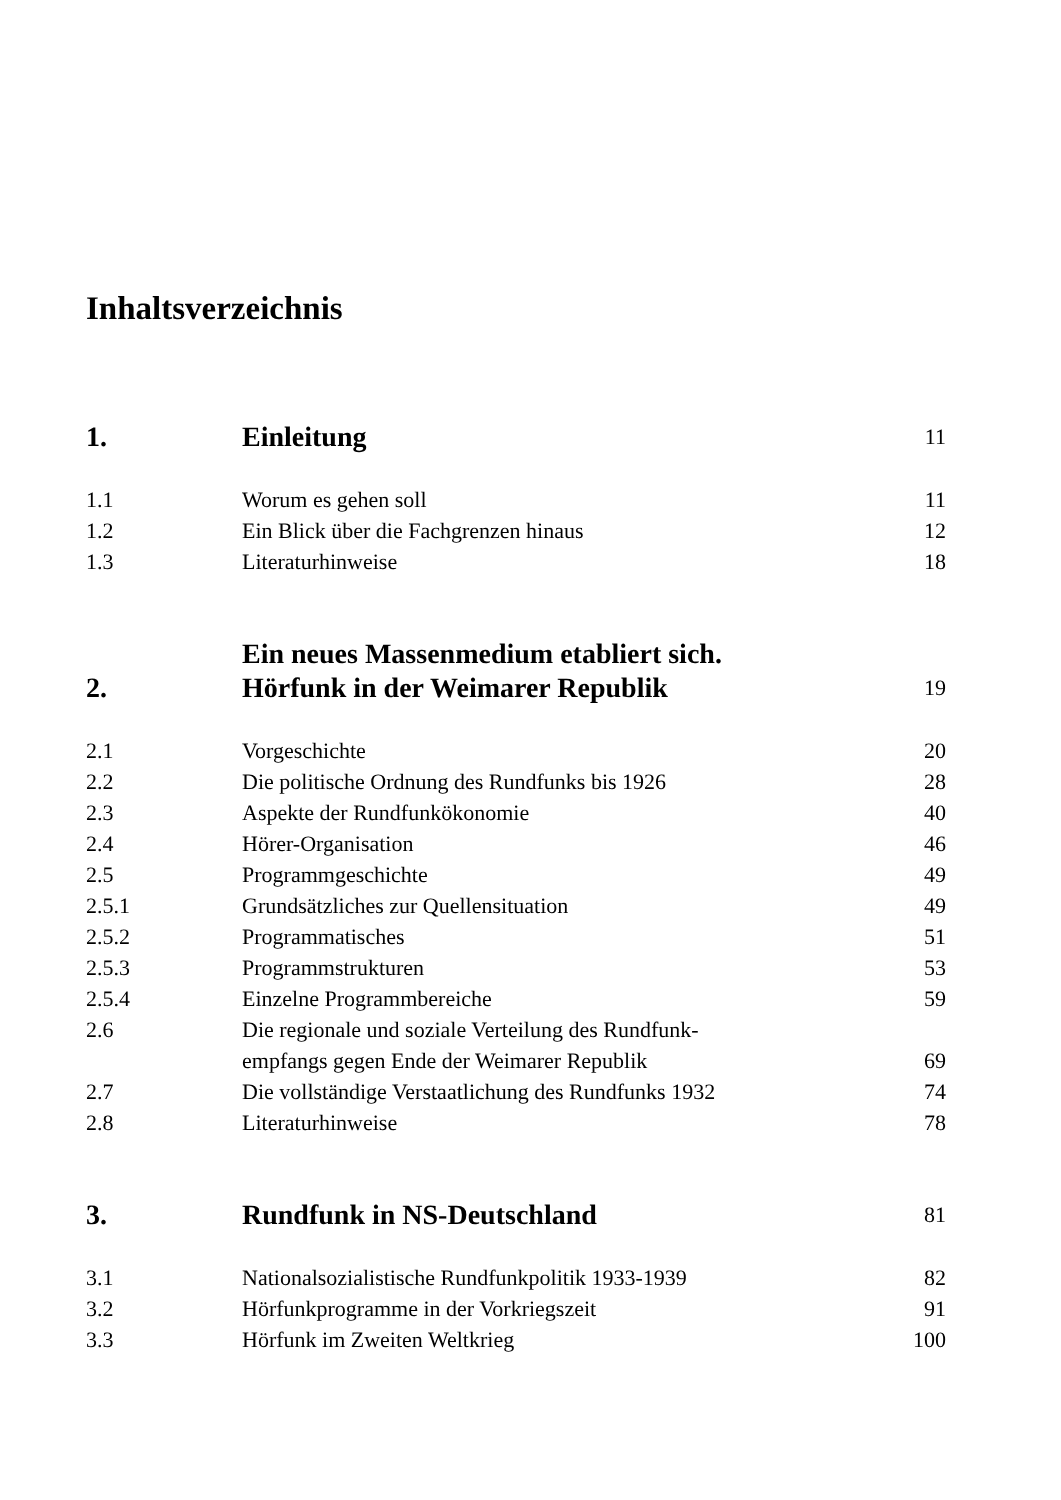Inhaltsverzeichnis
| 1. | Einleitung | 11 |
| 1.1 | Worum es gehen soll | 11 |
| 1.2 | Ein Blick über die Fachgrenzen hinaus | 12 |
| 1.3 | Literaturhinweise | 18 |
| 2. | Ein neues Massenmedium etabliert sich. Hörfunk in der Weimarer Republik | 19 |
| 2.1 | Vorgeschichte | 20 |
| 2.2 | Die politische Ordnung des Rundfunks bis 1926 | 28 |
| 2.3 | Aspekte der Rundfunkökonomie | 40 |
| 2.4 | Hörer-Organisation | 46 |
| 2.5 | Programmgeschichte | 49 |
| 2.5.1 | Grundsätzliches zur Quellensituation | 49 |
| 2.5.2 | Programmatisches | 51 |
| 2.5.3 | Programmstrukturen | 53 |
| 2.5.4 | Einzelne Programmbereiche | 59 |
| 2.6 | Die regionale und soziale Verteilung des Rundfunk- empfangs gegen Ende der Weimarer Republik | 69 |
| 2.7 | Die vollständige Verstaatlichung des Rundfunks 1932 | 74 |
| 2.8 | Literaturhinweise | 78 |
| 3. | Rundfunk in NS-Deutschland | 81 |
| 3.1 | Nationalsozialistische Rundfunkpolitik 1933-1939 | 82 |
| 3.2 | Hörfunkprogramme in der Vorkriegszeit | 91 |
| 3.3 | Hörfunk im Zweiten Weltkrieg | 100 |